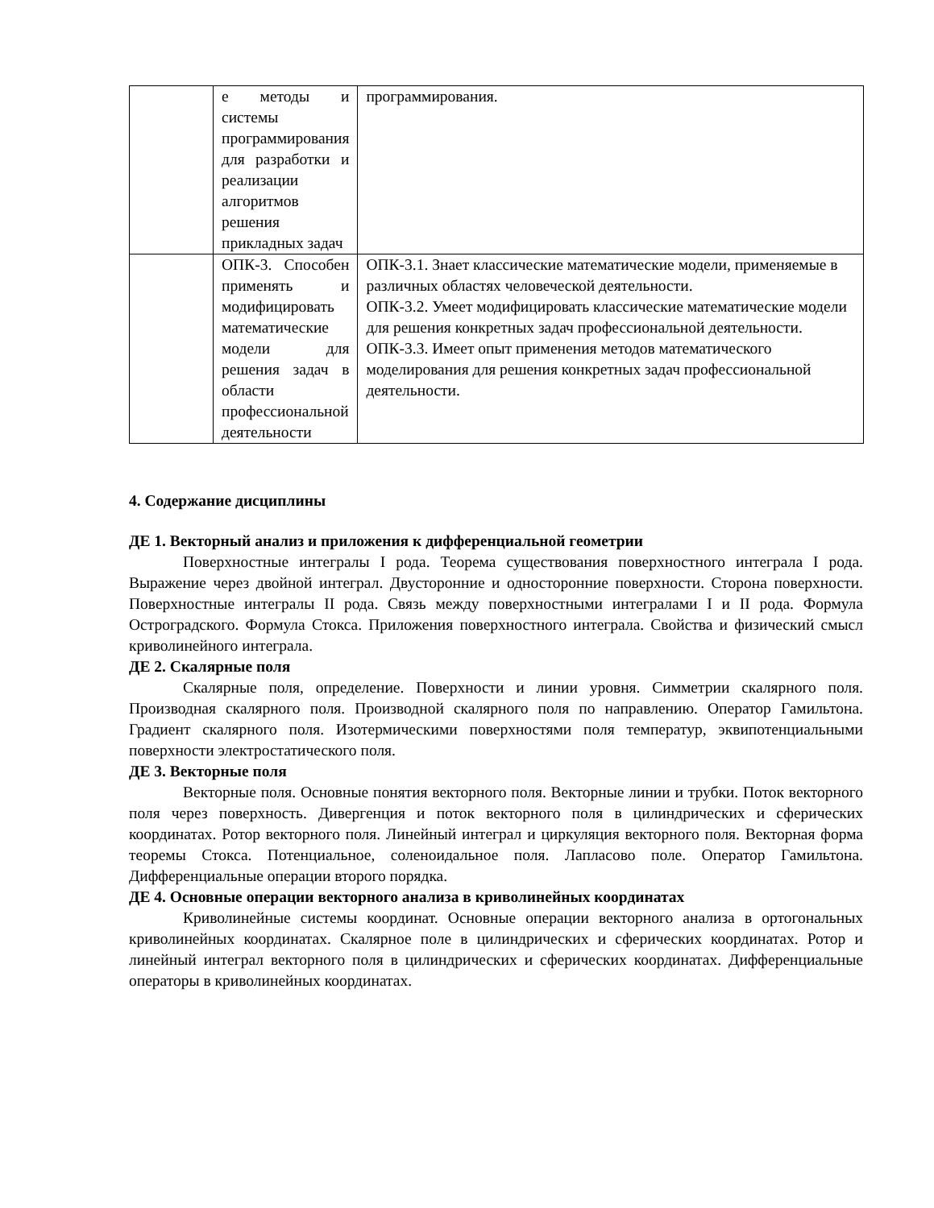| | е методы и системы программирования для разработки и реализации алгоритмов решения прикладных задач | программирования. |
| | ОПК-3. Способен применять и модифицировать математические модели для решения задач в области профессиональной деятельности | ОПК-3.1. Знает классические математические модели, применяемые в различных областях человеческой деятельности. ОПК-3.2. Умеет модифицировать классические математические модели для решения конкретных задач профессиональной деятельности. ОПК-3.3. Имеет опыт применения методов математического моделирования для решения конкретных задач профессиональной деятельности. |
4. Содержание дисциплины
ДЕ 1. Векторный анализ и приложения к дифференциальной геометрии
Поверхностные интегралы I рода. Теорема существования поверхностного интеграла I рода. Выражение через двойной интеграл. Двусторонние и односторонние поверхности. Сторона поверхности. Поверхностные интегралы II рода. Связь между поверхностными интегралами I и II рода. Формула Остроградского. Формула Стокса. Приложения поверхностного интеграла. Свойства и физический смысл криволинейного интеграла.
ДЕ 2. Скалярные поля
Скалярные поля, определение. Поверхности и линии уровня. Симметрии скалярного поля. Производная скалярного поля. Производной скалярного поля по направлению. Оператор Гамильтона. Градиент скалярного поля. Изотермическими поверхностями поля температур, эквипотенциальными поверхности электростатического поля.
ДЕ 3. Векторные поля
Векторные поля. Основные понятия векторного поля. Векторные линии и трубки. Поток векторного поля через поверхность. Дивергенция и поток векторного поля в цилиндрических и сферических координатах. Ротор векторного поля. Линейный интеграл и циркуляция векторного поля. Векторная форма теоремы Стокса. Потенциальное, соленоидальное поля. Лапласово поле. Оператор Гамильтона. Дифференциальные операции второго порядка.
ДЕ 4. Основные операции векторного анализа в криволинейных координатах
Криволинейные системы координат. Основные операции векторного анализа в ортогональных криволинейных координатах. Скалярное поле в цилиндрических и сферических координатах. Ротор и линейный интеграл векторного поля в цилиндрических и сферических координатах. Дифференциальные операторы в криволинейных координатах.